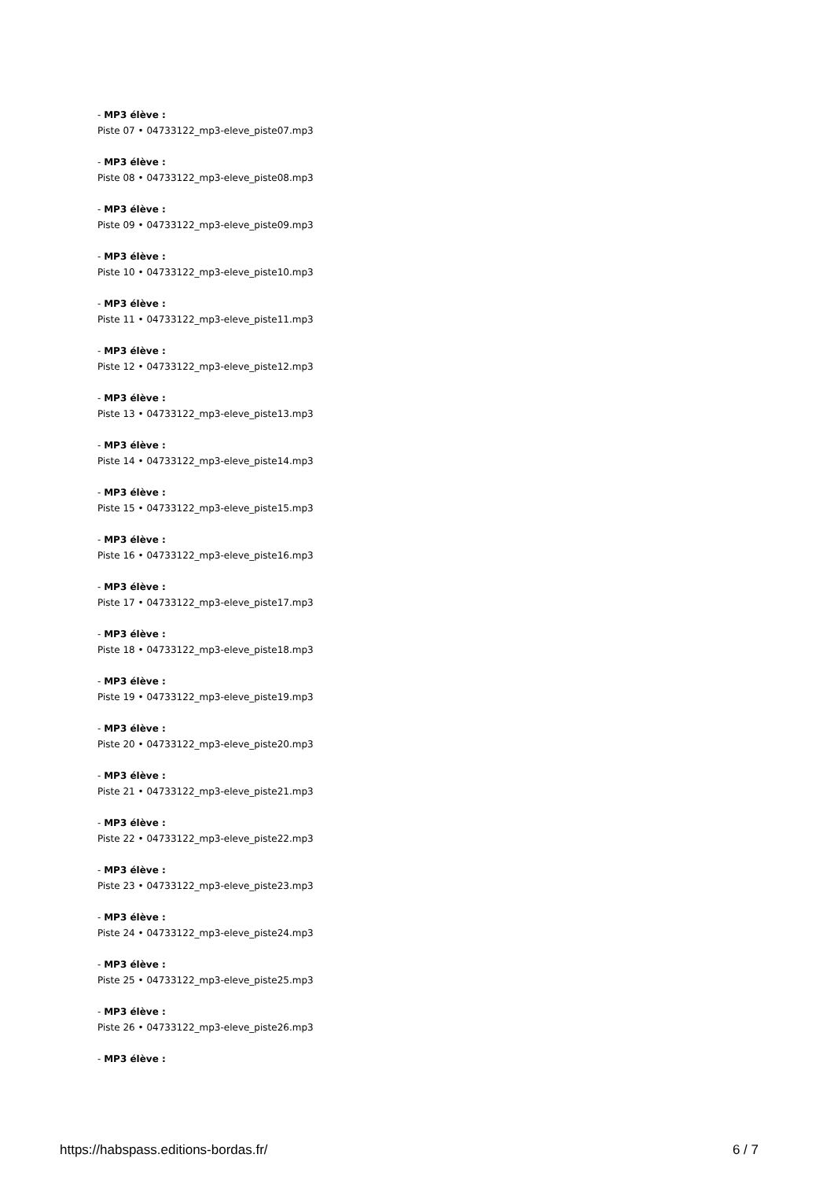- MP3 élève :
Piste 07 • 04733122_mp3-eleve_piste07.mp3
- MP3 élève :
Piste 08 • 04733122_mp3-eleve_piste08.mp3
- MP3 élève :
Piste 09 • 04733122_mp3-eleve_piste09.mp3
- MP3 élève :
Piste 10 • 04733122_mp3-eleve_piste10.mp3
- MP3 élève :
Piste 11 • 04733122_mp3-eleve_piste11.mp3
- MP3 élève :
Piste 12 • 04733122_mp3-eleve_piste12.mp3
- MP3 élève :
Piste 13 • 04733122_mp3-eleve_piste13.mp3
- MP3 élève :
Piste 14 • 04733122_mp3-eleve_piste14.mp3
- MP3 élève :
Piste 15 • 04733122_mp3-eleve_piste15.mp3
- MP3 élève :
Piste 16 • 04733122_mp3-eleve_piste16.mp3
- MP3 élève :
Piste 17 • 04733122_mp3-eleve_piste17.mp3
- MP3 élève :
Piste 18 • 04733122_mp3-eleve_piste18.mp3
- MP3 élève :
Piste 19 • 04733122_mp3-eleve_piste19.mp3
- MP3 élève :
Piste 20 • 04733122_mp3-eleve_piste20.mp3
- MP3 élève :
Piste 21 • 04733122_mp3-eleve_piste21.mp3
- MP3 élève :
Piste 22 • 04733122_mp3-eleve_piste22.mp3
- MP3 élève :
Piste 23 • 04733122_mp3-eleve_piste23.mp3
- MP3 élève :
Piste 24 • 04733122_mp3-eleve_piste24.mp3
- MP3 élève :
Piste 25 • 04733122_mp3-eleve_piste25.mp3
- MP3 élève :
Piste 26 • 04733122_mp3-eleve_piste26.mp3
- MP3 élève :
https://habspass.editions-bordas.fr/ 6 / 7